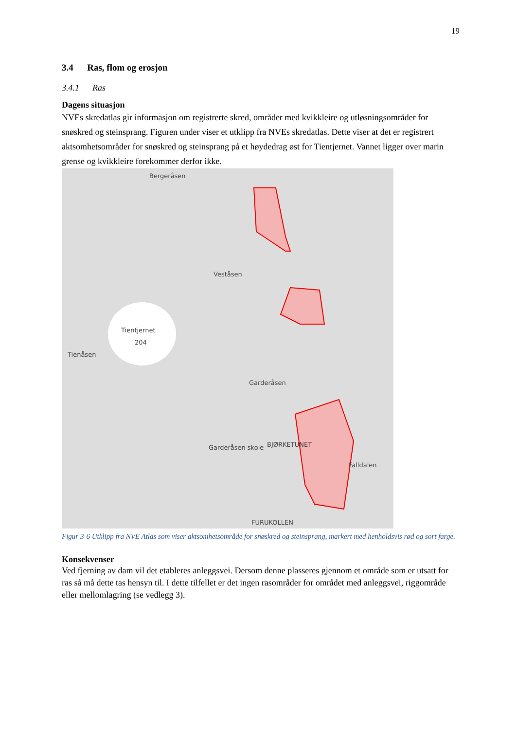19
3.4 Ras, flom og erosjon
3.4.1 Ras
Dagens situasjon
NVEs skredatlas gir informasjon om registrerte skred, områder med kvikkleire og utløsningsområder for snøskred og steinsprang. Figuren under viser et utklipp fra NVEs skredatlas. Dette viser at det er registrert aktsomhetsområder for snøskred og steinsprang på et høydedrag øst for Tientjernet. Vannet ligger over marin grense og kvikkleire forekommer derfor ikke.
Bergeråsen
Veståsen
Tientjernet
204
Tienåsen
Garderåsen
BJØRKETUNET Garderåsen skole
Falldalen
FURUKOLLEN
Figur 3-6 Utklipp fra NVE Atlas som viser aktsomhetsområde for snøskred og steinsprang, markert med henholdsvis rød og sort farge.
Konsekvenser
Ved fjerning av dam vil det etableres anleggsvei. Dersom denne plasseres gjennom et område som er utsatt for ras så må dette tas hensyn til. I dette tilfellet er det ingen rasområder for området med anleggsvei, riggområde eller mellomlagring (se vedlegg 3).